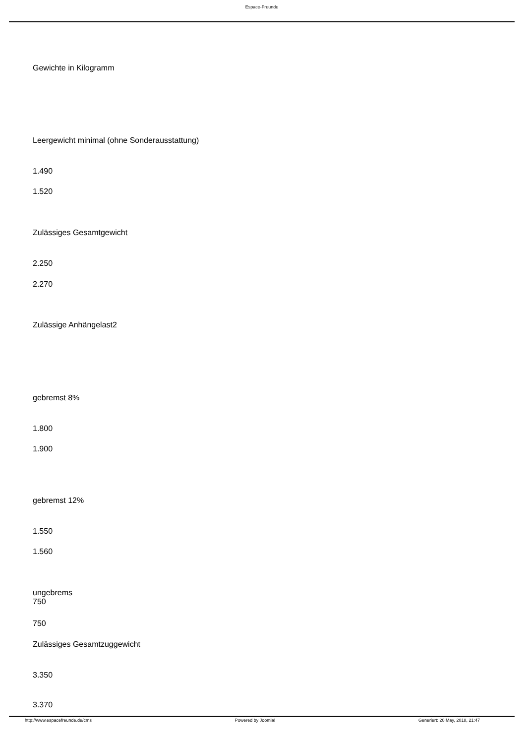Espace-Freunde
Gewichte in Kilogramm
Leergewicht minimal (ohne Sonderausstattung)
1.490
1.520
Zulässiges Gesamtgewicht
2.250
2.270
Zulässige Anhängelast2
gebremst 8%
1.800
1.900
gebremst 12%
1.550
1.560
ungebrems
750
750
Zulässiges Gesamtzuggewicht
3.350
3.370
http://www.espacefreunde.de/cms Powered by Joomla! Generiert: 20 May, 2018, 21:47